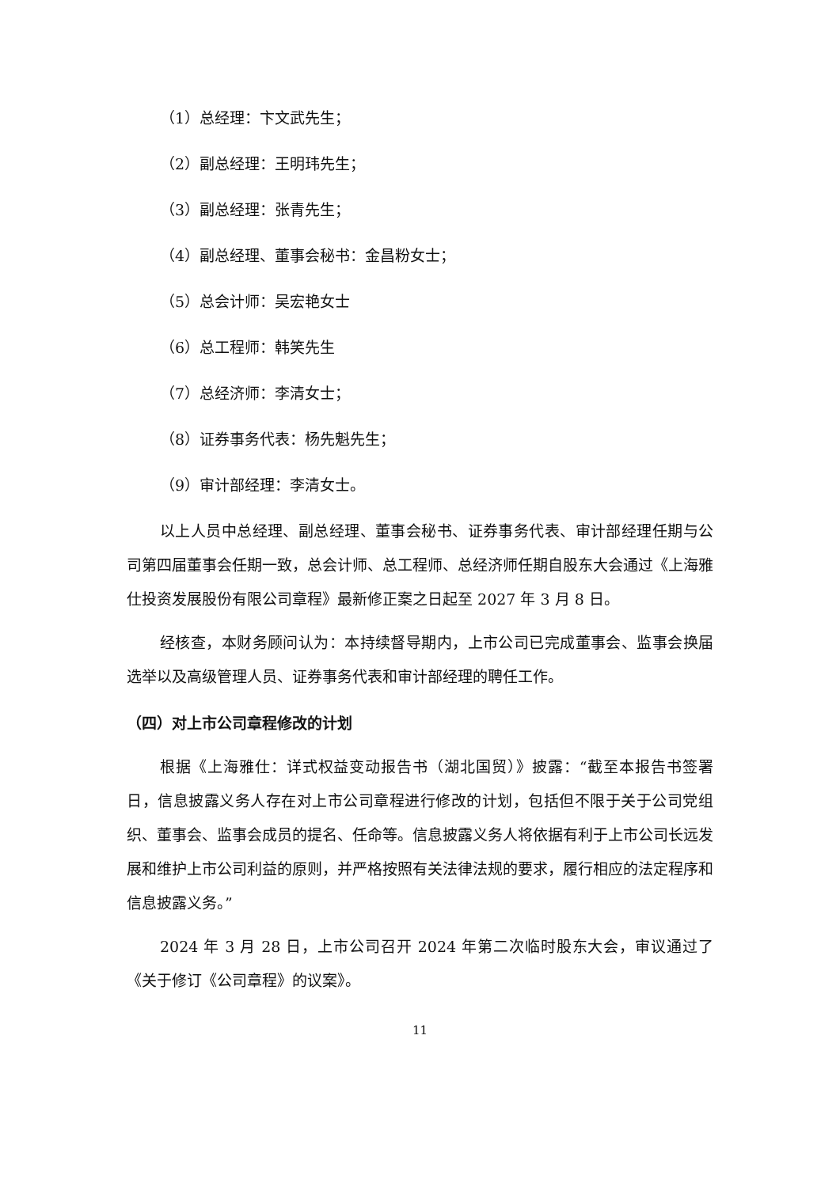（1）总经理：卞文武先生；
（2）副总经理：王明玮先生；
（3）副总经理：张青先生；
（4）副总经理、董事会秘书：金昌粉女士；
（5）总会计师：吴宏艳女士
（6）总工程师：韩笑先生
（7）总经济师：李清女士；
（8）证券事务代表：杨先魁先生；
（9）审计部经理：李清女士。
以上人员中总经理、副总经理、董事会秘书、证券事务代表、审计部经理任期与公司第四届董事会任期一致，总会计师、总工程师、总经济师任期自股东大会通过《上海雅仕投资发展股份有限公司章程》最新修正案之日起至 2027 年 3 月 8 日。
经核查，本财务顾问认为：本持续督导期内，上市公司已完成董事会、监事会换届选举以及高级管理人员、证券事务代表和审计部经理的聘任工作。
（四）对上市公司章程修改的计划
根据《上海雅仕：详式权益变动报告书（湖北国贸）》披露：“截至本报告书签署日，信息披露义务人存在对上市公司章程进行修改的计划，包括但不限于关于公司党组织、董事会、监事会成员的提名、任命等。信息披露义务人将依据有利于上市公司长远发展和维护上市公司利益的原则，并严格按照有关法律法规的要求，履行相应的法定程序和信息披露义务。”
2024 年 3 月 28 日，上市公司召开 2024 年第二次临时股东大会，审议通过了《关于修订《公司章程》的议案》。
11